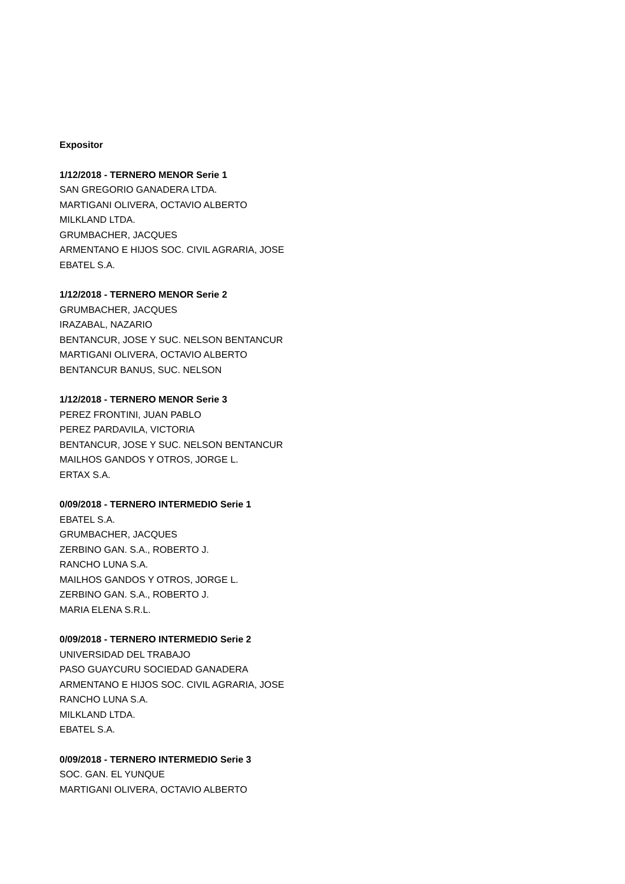Expositor
1/12/2018 - TERNERO MENOR Serie 1
SAN GREGORIO GANADERA LTDA.
MARTIGANI OLIVERA, OCTAVIO ALBERTO
MILKLAND LTDA.
GRUMBACHER, JACQUES
ARMENTANO E HIJOS SOC. CIVIL AGRARIA, JOSE
EBATEL S.A.
1/12/2018 - TERNERO MENOR Serie 2
GRUMBACHER, JACQUES
IRAZABAL, NAZARIO
BENTANCUR, JOSE Y SUC. NELSON BENTANCUR
MARTIGANI OLIVERA, OCTAVIO ALBERTO
BENTANCUR BANUS, SUC. NELSON
1/12/2018 - TERNERO MENOR Serie 3
PEREZ FRONTINI, JUAN PABLO
PEREZ PARDAVILA, VICTORIA
BENTANCUR, JOSE Y SUC. NELSON BENTANCUR
MAILHOS GANDOS Y OTROS, JORGE L.
ERTAX S.A.
0/09/2018 - TERNERO INTERMEDIO Serie 1
EBATEL S.A.
GRUMBACHER, JACQUES
ZERBINO GAN. S.A., ROBERTO J.
RANCHO LUNA S.A.
MAILHOS GANDOS Y OTROS, JORGE L.
ZERBINO GAN. S.A., ROBERTO J.
MARIA ELENA S.R.L.
0/09/2018 - TERNERO INTERMEDIO Serie 2
UNIVERSIDAD DEL TRABAJO
PASO GUAYCURU SOCIEDAD GANADERA
ARMENTANO E HIJOS SOC. CIVIL AGRARIA, JOSE
RANCHO LUNA S.A.
MILKLAND LTDA.
EBATEL S.A.
0/09/2018 - TERNERO INTERMEDIO Serie 3
SOC. GAN. EL YUNQUE
MARTIGANI OLIVERA, OCTAVIO ALBERTO